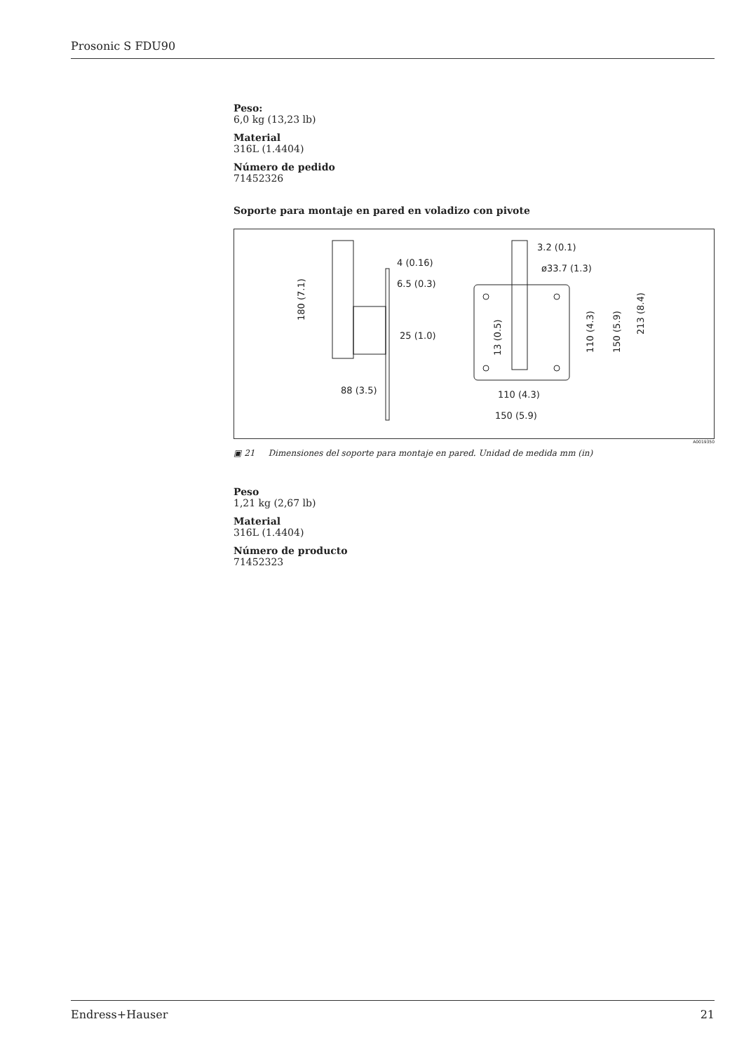Prosonic S FDU90
Peso:
6,0 kg (13,23 lb)
Material
316L (1.4404)
Número de pedido
71452326
Soporte para montaje en pared en voladizo con pivote
4 (0.16)
6.5 (0.3)
25 (1.0)
88 (3.5)
180 (7.1)
3.2 (0.1)
ø33.7 (1.3)
110 (4.3)
150 (5.9)
13 (0.5)
110 (4.3)
150 (5.9)
213 (8.4)
A0019350
▣ 21 Dimensiones del soporte para montaje en pared. Unidad de medida mm (in)
Peso
1,21 kg (2,67 lb)
Material
316L (1.4404)
Número de producto
71452323
Endress+Hauser 21